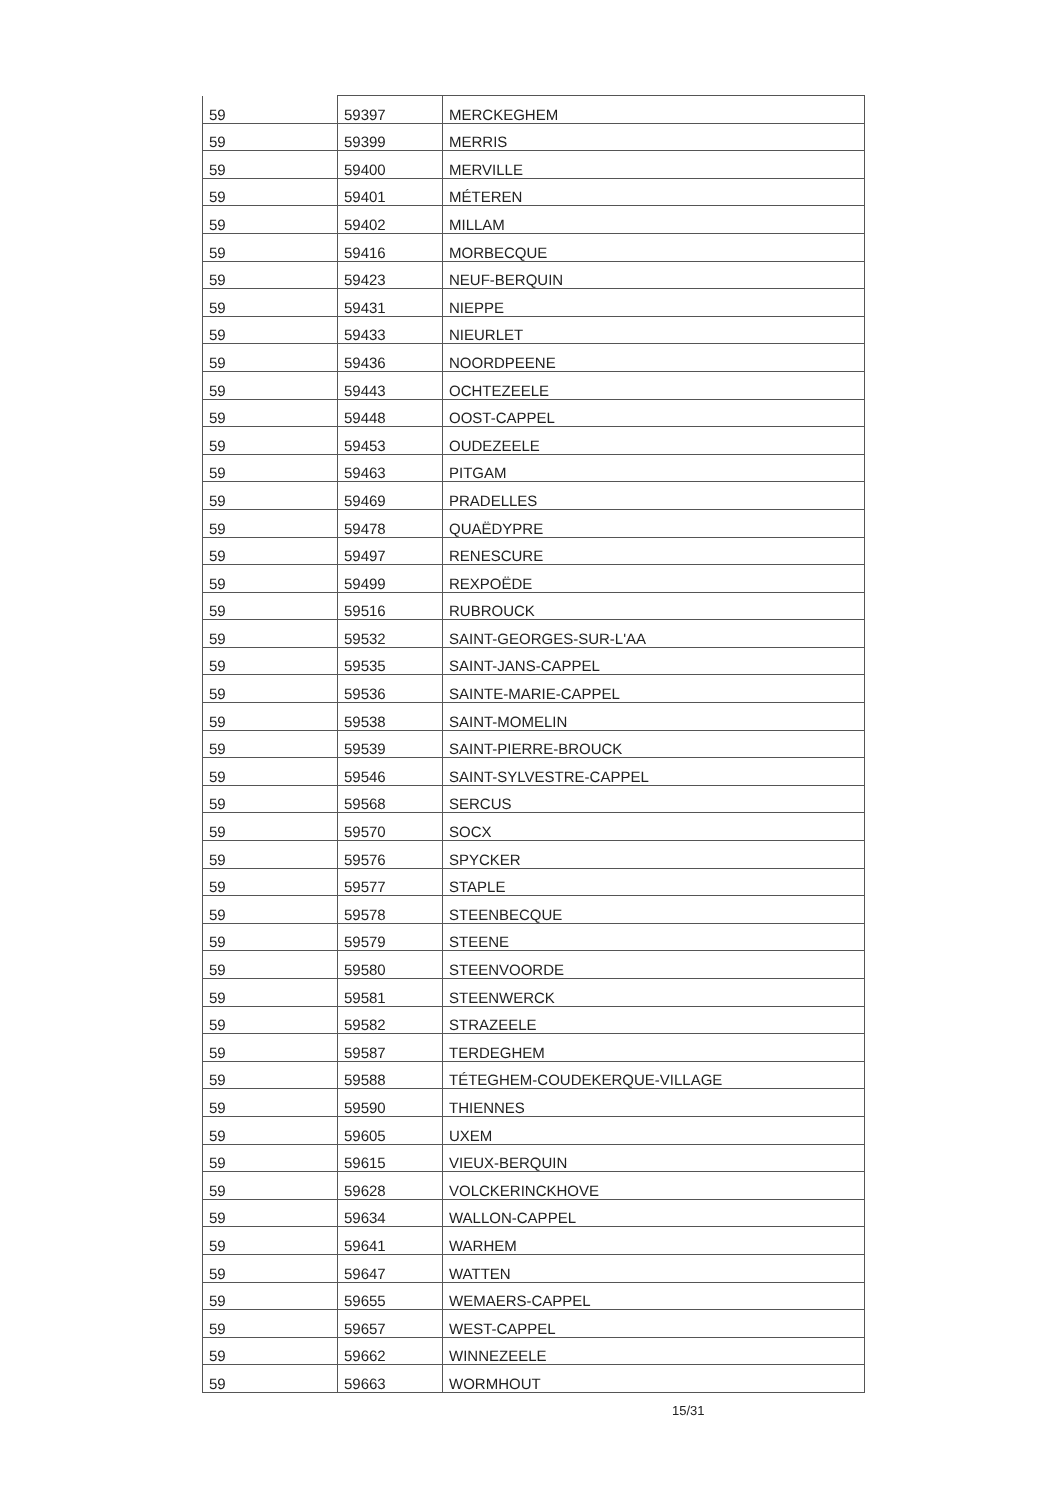| 59 | 59397 | MERCKEGHEM |
| 59 | 59399 | MERRIS |
| 59 | 59400 | MERVILLE |
| 59 | 59401 | MÉTEREN |
| 59 | 59402 | MILLAM |
| 59 | 59416 | MORBECQUE |
| 59 | 59423 | NEUF-BERQUIN |
| 59 | 59431 | NIEPPE |
| 59 | 59433 | NIEURLET |
| 59 | 59436 | NOORDPEENE |
| 59 | 59443 | OCHTEZEELE |
| 59 | 59448 | OOST-CAPPEL |
| 59 | 59453 | OUDEZEELE |
| 59 | 59463 | PITGAM |
| 59 | 59469 | PRADELLES |
| 59 | 59478 | QUAËDYPRE |
| 59 | 59497 | RENESCURE |
| 59 | 59499 | REXPOËDE |
| 59 | 59516 | RUBROUCK |
| 59 | 59532 | SAINT-GEORGES-SUR-L'AA |
| 59 | 59535 | SAINT-JANS-CAPPEL |
| 59 | 59536 | SAINTE-MARIE-CAPPEL |
| 59 | 59538 | SAINT-MOMELIN |
| 59 | 59539 | SAINT-PIERRE-BROUCK |
| 59 | 59546 | SAINT-SYLVESTRE-CAPPEL |
| 59 | 59568 | SERCUS |
| 59 | 59570 | SOCX |
| 59 | 59576 | SPYCKER |
| 59 | 59577 | STAPLE |
| 59 | 59578 | STEENBECQUE |
| 59 | 59579 | STEENE |
| 59 | 59580 | STEENVOORDE |
| 59 | 59581 | STEENWERCK |
| 59 | 59582 | STRAZEELE |
| 59 | 59587 | TERDEGHEM |
| 59 | 59588 | TÉTEGHEM-COUDEKERQUE-VILLAGE |
| 59 | 59590 | THIENNES |
| 59 | 59605 | UXEM |
| 59 | 59615 | VIEUX-BERQUIN |
| 59 | 59628 | VOLCKERINCKHOVE |
| 59 | 59634 | WALLON-CAPPEL |
| 59 | 59641 | WARHEM |
| 59 | 59647 | WATTEN |
| 59 | 59655 | WEMAERS-CAPPEL |
| 59 | 59657 | WEST-CAPPEL |
| 59 | 59662 | WINNEZEELE |
| 59 | 59663 | WORMHOUT |
15/31